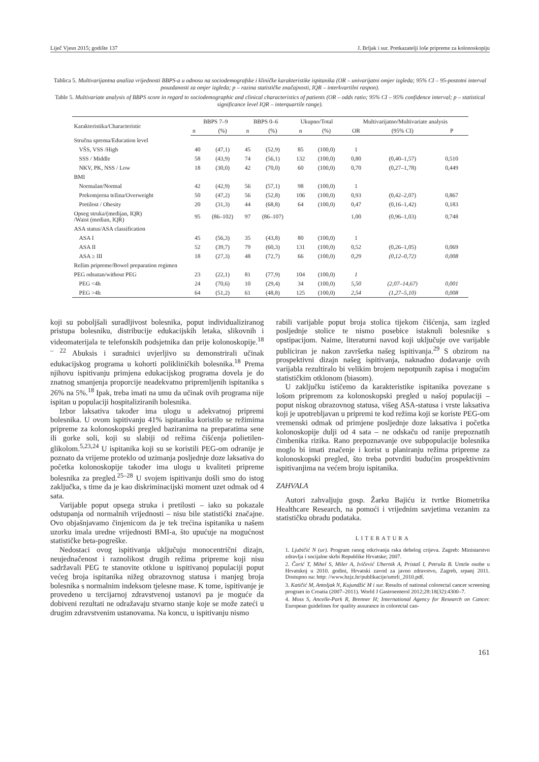Liječ Vjesn 2015; godište 137 J. Brljak i sur. Pretkazatelji loše pripreme za kolonoskopiju
Tablica 5. Multivarijantna analiza vrijednosti BBPS-a u odnosu na sociodemografske i kliničke karakteristike ispitanika (OR – univarijatni omjer izgleda; 95% CI – 95-postotni interval pouzdanosti za omjer izgleda; p – razina statističke značajnosti, IQR – interkvartilni raspon).
Table 5. Multivariate analysis of BBPS score in regard to sociodemographic and clinical characteristics of patients (OR – odds ratio; 95% CI – 95% confidence interval; p – statistical significance level IQR – interquartile range).
| Karakteristika/Characteristic | BBPS 7–9 | | BBPS 0–6 | | Ukupno/Total | | Multivarijatno/Multivariate analysis | | |
| --- | --- | --- | --- | --- | --- | --- | --- | --- | --- |
| | n | (%) | n | (%) | n | (%) | OR | (95% CI) | P |
| Stručna sprema/Education level | | | | | | | | | |
| VŠS, VSS /High | 40 | (47,1) | 45 | (52,9) | 85 | (100,0) | 1 | | |
| SSS / Middle | 58 | (43,9) | 74 | (56,1) | 132 | (100,0) | 0,80 | (0,40–1,57) | 0,510 |
| NKV, PK, NSS / Low | 18 | (30,0) | 42 | (70,0) | 60 | (100,0) | 0,70 | (0,27–1,78) | 0,449 |
| BMI | | | | | | | | | |
| Normalan/Normal | 42 | (42,9) | 56 | (57,1) | 98 | (100,0) | 1 | | |
| Prekomjerna težina/Overweight | 50 | (47,2) | 56 | (52,8) | 106 | (100,0) | 0,93 | (0,42–2,07) | 0,867 |
| Pretilost / Obesity | 20 | (31,3) | 44 | (68,8) | 64 | (100,0) | 0,47 | (0,16–1,42) | 0,183 |
| Opseg struka/(medijan, IQR) /Waist (median, IQR) | 95 | (86–102) | 97 | (86–107) | | | 1,00 | (0,96–1,03) | 0,748 |
| ASA status/ASA classification | | | | | | | | | |
| ASA I | 45 | (56,3) | 35 | (43,8) | 80 | (100,0) | 1 | | |
| ASA II | 52 | (39,7) | 79 | (60,3) | 131 | (100,0) | 0,52 | (0,26–1,05) | 0,069 |
| ASA ≥ III | 18 | (27,3) | 48 | (72,7) | 66 | (100,0) | 0,29 | (0,12–0,72) | 0,008 |
| Režim pripreme/Bowel preparation regimen | | | | | | | | | |
| PEG odsutan/without PEG | 23 | (22,1) | 81 | (77,9) | 104 | (100,0) | 1 | | |
| PEG <4h | 24 | (70,6) | 10 | (29,4) | 34 | (100,0) | 5,50 | (2,07–14,67) | 0,001 |
| PEG >4h | 64 | (51,2) | 61 | (48,8) | 125 | (100,0) | 2,54 | (1,27–5,10) | 0,008 |
koji su poboljšali suradljivost bolesnika, poput individualiziranog pristupa bolesniku, distribucije edukacijskih letaka, slikovnih i videomaterijala te telefonskih podsjetnika dan prije kolonoskopije.<sup>18 – 22</sup> Abuksis i suradnici uvjerljivo su demonstrirali učinak edukacijskog programa u kohorti polikliničkih bolesnika.<sup>18</sup> Prema njihovu ispitivanju primjena edukacijskog programa dovela je do znatnog smanjenja proporcije neadekvatno pripremljenih ispitanika s 26% na 5%.<sup>18</sup> Ipak, treba imati na umu da učinak ovih programa nije ispitan u populaciji hospitaliziranih bolesnika.
Izbor laksativa također ima ulogu u adekvatnoj pripremi bolesnika. U ovom ispitivanju 41% ispitanika koristilo se režimima pripreme za kolonoskopski pregled baziranima na preparatima sene ili gorke soli, koji su slabiji od režima čišćenja polietilen-glikolom.<sup>5,23,24</sup> U ispitanika koji su se koristili PEG-om odranije je poznato da vrijeme proteklo od uzimanja posljednje doze laksativa do početka kolonoskopije također ima ulogu u kvaliteti pripreme bolesnika za pregled.<sup>25–28</sup> U svojem ispitivanju došli smo do istog zaključka, s time da je kao diskriminacijski moment uzet odmak od 4 sata.
Varijable poput opsega struka i pretilosti – iako su pokazale odstupanja od normalnih vrijednosti – nisu bile statistički značajne. Ovo objašnjavamo činjenicom da je tek trećina ispitanika u našem uzorku imala uredne vrijednosti BMI-a, što upućuje na mogućnost statističke beta-pogreške.
Nedostaci ovog ispitivanja uključuju monocentrični dizajn, neujednačenost i raznolikost drugih režima pripreme koji nisu sadržavali PEG te stanovite otklone u ispitivanoj populaciji poput većeg broja ispitanika nižeg obrazovnog statusa i manjeg broja bolesnika s normalnim indeksom tjelesne mase. K tome, ispitivanje je provedeno u tercijarnoj zdravstvenoj ustanovi pa je moguće da dobiveni rezultati ne odražavaju stvarno stanje koje se može zateći u drugim zdravstvenim ustanovama. Na koncu, u ispitivanju nismo
rabili varijable poput broja stolica tijekom čišćenja, sam izgled posljednje stolice te nismo posebice istaknuli bolesnike s opstipacijom. Naime, literaturni navod koji uključuje ove varijable publiciran je nakon završetka našeg ispitivanja.<sup>29</sup> S obzirom na prospektivni dizajn našeg ispitivanja, naknadno dodavanje ovih varijabla rezultiralo bi velikim brojem nepotpunih zapisa i mogućim statističkim otklonom (biasom).
U zaključku ističemo da karakteristike ispitanika povezane s lošom pripremom za kolonoskopski pregled u našoj populaciji – poput niskog obrazovnog statusa, višeg ASA-statusa i vrste laksativa koji je upotrebljavan u pripremi te kod režima koji se koriste PEG-om vremenski odmak od primjene posljednje doze laksativa i početka kolonoskopije dulji od 4 sata – ne odskaču od ranije prepoznatih čimbenika rizika. Rano prepoznavanje ove subpopulacije bolesnika moglo bi imati značenje i korist u planiranju režima pripreme za kolonoskopski pregled, što treba potvrditi budućim prospektivnim ispitivanjima na većem broju ispitanika.
ZAHVALA
Autori zahvaljuju gosp. Žarku Bajiću iz tvrtke Biometrika Healthcare Research, na pomoći i vrijednim savjetima vezanim za statističku obradu podataka.
LITERATURA
1. Ljubičić N (ur). Program ranog otkrivanja raka debelog crijeva. Zagreb: Ministarstvo zdravlja i socijalne skrbi Republike Hrvatske; 2007.
2. Čorić T, Mihel S, Miler A, Ivičević Uhernik A, Pristaš I, Petruša B. Umrle osobe u Hrvatskoj u 2010. godini, Hrvatski zavod za javno zdravstvo, Zagreb, srpanj 2011. Dostupno na: http: //www.hzjz.hr/publikacije/umrli_2010.pdf.
3. Katičić M, Antoljak N, Kujundžić M i sur. Results of national colorectal cancer screening program in Croatia (2007–2011). World J Gastroenterol 2012;28:18(32):4300–7.
4. Moss S, Ancelle-Park R, Brenner H; International Agency for Research on Cancer. European guidelines for quality assurance in colorectal can-
161